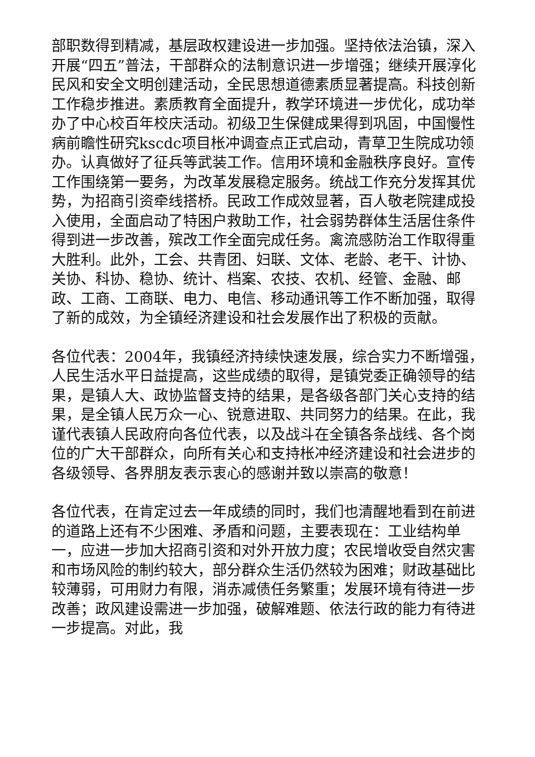部职数得到精减，基层政权建设进一步加强。坚持依法治镇，深入开展“四五”普法，干部群众的法制意识进一步增强；继续开展淳化民风和安全文明创建活动，全民思想道德素质显著提高。科技创新工作稳步推进。素质教育全面提升，教学环境进一步优化，成功举办了中心校百年校庆活动。初级卫生保健成果得到巩固，中国慢性病前瞻性研究kscdc项目枨冲调查点正式启动，青草卫生院成功领办。认真做好了征兵等武装工作。信用环境和金融秩序良好。宣传工作围绕第一要务，为改革发展稳定服务。统战工作充分发挥其优势，为招商引资牵线搭桥。民政工作成效显著，百人敬老院建成投入使用，全面启动了特困户救助工作，社会弱势群体生活居住条件得到进一步改善，殡改工作全面完成任务。禽流感防治工作取得重大胜利。此外，工会、共青团、妇联、文体、老龄、老干、计协、关协、科协、稳协、统计、档案、农技、农机、经管、金融、邮政、工商、工商联、电力、电信、移动通讯等工作不断加强，取得了新的成效，为全镇经济建设和社会发展作出了积极的贡献。
各位代表：2004年，我镇经济持续快速发展，综合实力不断增强，人民生活水平日益提高，这些成绩的取得，是镇党委正确领导的结果，是镇人大、政协监督支持的结果，是各级各部门关心支持的结果，是全镇人民万众一心、锐意进取、共同努力的结果。在此，我谨代表镇人民政府向各位代表，以及战斗在全镇各条战线、各个岗位的广大干部群众，向所有关心和支持枨冲经济建设和社会进步的各级领导、各界朋友表示衷心的感谢并致以崇高的敬意！
各位代表，在肯定过去一年成绩的同时，我们也清醒地看到在前进的道路上还有不少困难、矛盾和问题，主要表现在：工业结构单一，应进一步加大招商引资和对外开放力度；农民增收受自然灾害和市场风险的制约较大，部分群众生活仍然较为困难；财政基础比较薄弱，可用财力有限，消赤减债任务繁重；发展环境有待进一步改善；政风建设需进一步加强，破解难题、依法行政的能力有待进一步提高。对此，我